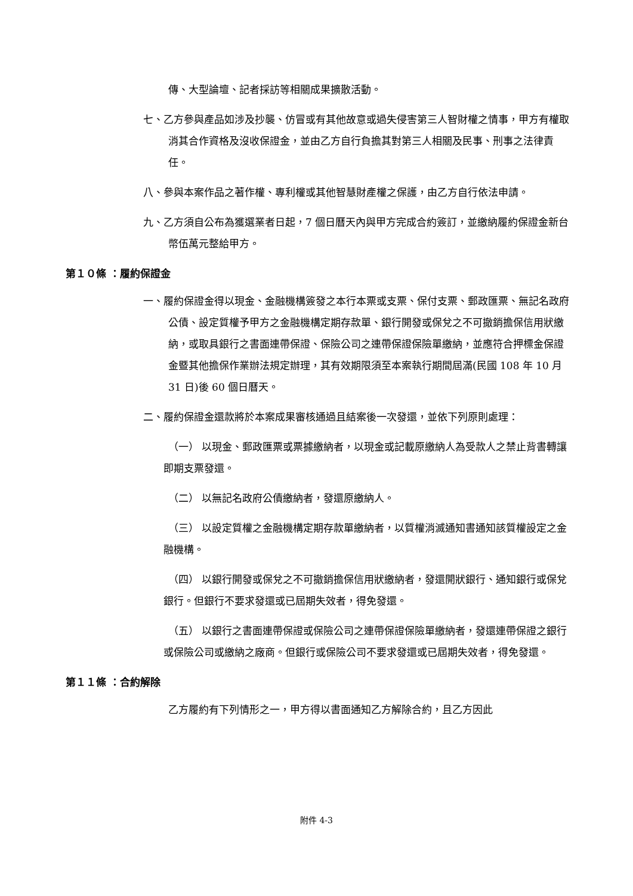傳、大型論壇、記者採訪等相關成果擴散活動。
七、乙方參與產品如涉及抄襲、仿冒或有其他故意或過失侵害第三人智財權之情事，甲方有權取消其合作資格及沒收保證金，並由乙方自行負擔其對第三人相關及民事、刑事之法律責任。
八、參與本案作品之著作權、專利權或其他智慧財產權之保護，由乙方自行依法申請。
九、乙方須自公布為獲選業者日起，7 個日曆天內與甲方完成合約簽訂，並繳納履約保證金新台幣伍萬元整給甲方。
第１０條 ：履約保證金
一、履約保證金得以現金、金融機構簽發之本行本票或支票、保付支票、郵政匯票、無記名政府公債、設定質權予甲方之金融機構定期存款單、銀行開發或保兌之不可撤銷擔保信用狀繳納，或取具銀行之書面連帶保證、保險公司之連帶保證保險單繳納，並應符合押標金保證金暨其他擔保作業辦法規定辦理，其有效期限須至本案執行期間屆滿(民國 108 年 10 月 31 日)後 60 個日曆天。
二、履約保證金還款將於本案成果審核通過且結案後一次發還，並依下列原則處理：
（一） 以現金、郵政匯票或票據繳納者，以現金或記載原繳納人為受款人之禁止背書轉讓即期支票發還。
（二） 以無記名政府公債繳納者，發還原繳納人。
（三） 以設定質權之金融機構定期存款單繳納者，以質權消滅通知書通知該質權設定之金融機構。
（四） 以銀行開發或保兌之不可撤銷擔保信用狀繳納者，發還開狀銀行、通知銀行或保兌銀行。但銀行不要求發還或已屆期失效者，得免發還。
（五） 以銀行之書面連帶保證或保險公司之連帶保證保險單繳納者，發還連帶保證之銀行或保險公司或繳納之廠商。但銀行或保險公司不要求發還或已屆期失效者，得免發還。
第１１條 ：合約解除
乙方履約有下列情形之一，甲方得以書面通知乙方解除合約，且乙方因此
附件 4-3